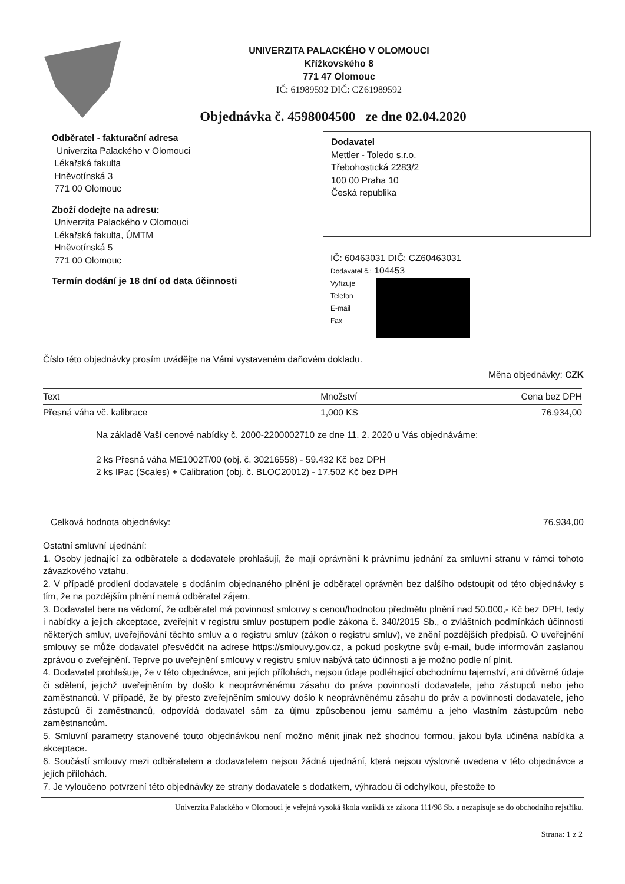UNIVERZITA PALACKÉHO V OLOMOUCI
Křížkovského 8
771 47 Olomouc
IČ: 61989592 DIČ: CZ61989592
Objednávka č. 4598004500 ze dne 02.04.2020
Odběratel - fakturační adresa
Univerzita Palackého v Olomouci
Lékařská fakulta
Hněvotínská 3
771 00 Olomouc
Zboží dodejte na adresu:
Univerzita Palackého v Olomouci
Lékařská fakulta, ÚMTM
Hněvotínská 5
771 00 Olomouc
Termín dodání je 18 dní od data účinnosti
Dodavatel
Mettler - Toledo s.r.o.
Třebohostická 2283/2
100 00 Praha 10
Česká republika
IČ: 60463031 DIČ: CZ60463031
Dodavatel č.: 104453
Vyřizuje
Telefon
E-mail
Fax
Číslo této objednávky prosím uvádějte na Vámi vystaveném daňovém dokladu.
Měna objednávky: CZK
| Text | Množství | Cena bez DPH |
| --- | --- | --- |
| Přesná váha vč. kalibrace | 1,000 KS | 76.934,00 |
Na základě Vaší cenové nabídky č. 2000-2200002710 ze dne 11. 2. 2020 u Vás objednáváme:
2 ks Přesná váha ME1002T/00 (obj. č. 30216558) - 59.432 Kč bez DPH
2 ks IPac (Scales) + Calibration (obj. č. BLOC20012) - 17.502 Kč bez DPH
Celková hodnota objednávky: 76.934,00
Ostatní smluvní ujednání:
1. Osoby jednající za odběratele a dodavatele prohlašují, že mají oprávnění k právnímu jednání za smluvní stranu v rámci tohoto závazkového vztahu.
2. V případě prodlení dodavatele s dodáním objednaného plnění je odběratel oprávněn bez dalšího odstoupit od této objednávky s tím, že na pozdějším plnění nemá odběratel zájem.
3. Dodavatel bere na vědomí, že odběratel má povinnost smlouvy s cenou/hodnotou předmětu plnění nad 50.000,- Kč bez DPH, tedy i nabídky a jejich akceptace, zveřejnit v registru smluv postupem podle zákona č. 340/2015 Sb., o zvláštních podmínkách účinnosti některých smluv, uveřejňování těchto smluv a o registru smluv (zákon o registru smluv), ve znění pozdějších předpisů. O uveřejnění smlouvy se může dodavatel přesvědčit na adrese https://smlouvy.gov.cz, a pokud poskytne svůj e-mail, bude informován zaslanou zprávou o zveřejnění. Teprve po uveřejnění smlouvy v registru smluv nabývá tato účinnosti a je možno podle ní plnit.
4. Dodavatel prohlašuje, že v této objednávce, ani jejích přílohách, nejsou údaje podléhající obchodnímu tajemství, ani důvěrné údaje či sdělení, jejichž uveřejněním by došlo k neoprávněnému zásahu do práva povinností dodavatele, jeho zástupců nebo jeho zaměstnanců. V případě, že by přesto zveřejněním smlouvy došlo k neoprávněnému zásahu do práv a povinností dodavatele, jeho zástupců či zaměstnanců, odpovídá dodavatel sám za újmu způsobenou jemu samému a jeho vlastním zástupcům nebo zaměstnancům.
5. Smluvní parametry stanovené touto objednávkou není možno měnit jinak než shodnou formou, jakou byla učiněna nabídka a akceptace.
6. Součástí smlouvy mezi odběratelem a dodavatelem nejsou žádná ujednání, která nejsou výslovně uvedena v této objednávce a jejích přílohách.
7. Je vyloučeno potvrzení této objednávky ze strany dodavatele s dodatkem, výhradou či odchylkou, přestože to
Univerzita Palackého v Olomouci je veřejná vysoká škola vzniklá ze zákona 111/98 Sb. a nezapisuje se do obchodního rejstříku.
Strana: 1 z 2